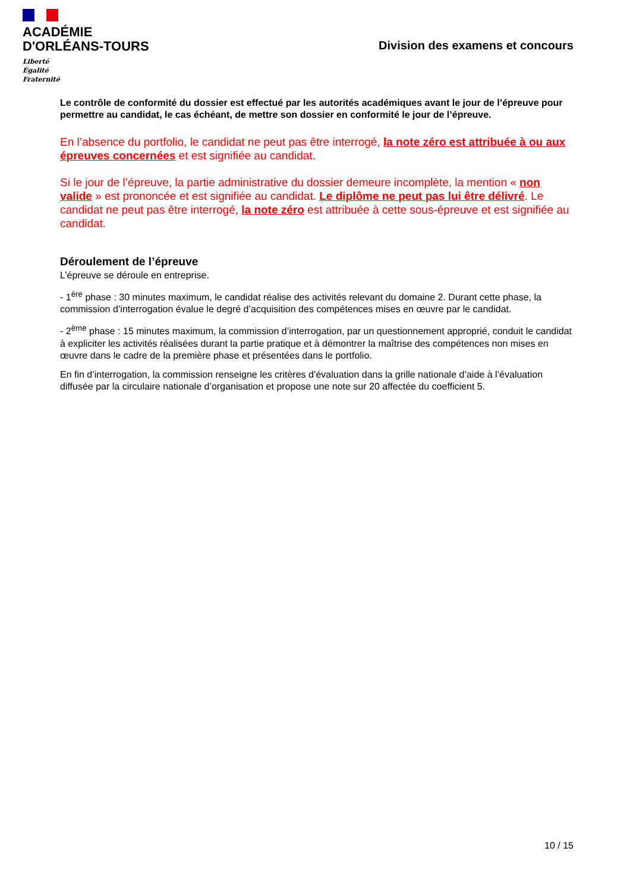ACADÉMIE
D'ORLÉANS-TOURS
Liberté
Égalité
Fraternité
Division des examens et concours
Le contrôle de conformité du dossier est effectué par les autorités académiques avant le jour de l’épreuve pour permettre au candidat, le cas échéant, de mettre son dossier en conformité le jour de l’épreuve.
En l’absence du portfolio, le candidat ne peut pas être interrogé, la note zéro est attribuée à ou aux épreuves concernées et est signifiée au candidat.
Si le jour de l’épreuve, la partie administrative du dossier demeure incomplète, la mention « non valide » est prononcée et est signifiée au candidat. Le diplôme ne peut pas lui être délivré. Le candidat ne peut pas être interrogé, la note zéro est attribuée à cette sous-épreuve et est signifiée au candidat.
Déroulement de l’épreuve
L’épreuve se déroule en entreprise.
- 1<sup>ère</sup> phase : 30 minutes maximum, le candidat réalise des activités relevant du domaine 2. Durant cette phase, la commission d’interrogation évalue le degré d’acquisition des compétences mises en œuvre par le candidat.
- 2<sup>ème</sup> phase : 15 minutes maximum, la commission d’interrogation, par un questionnement approprié, conduit le candidat à expliciter les activités réalisées durant la partie pratique et à démontrer la maîtrise des compétences non mises en œuvre dans le cadre de la première phase et présentées dans le portfolio.
En fin d’interrogation, la commission renseigne les critères d’évaluation dans la grille nationale d’aide à l’évaluation diffusée par la circulaire nationale d’organisation et propose une note sur 20 affectée du coefficient 5.
10 / 15